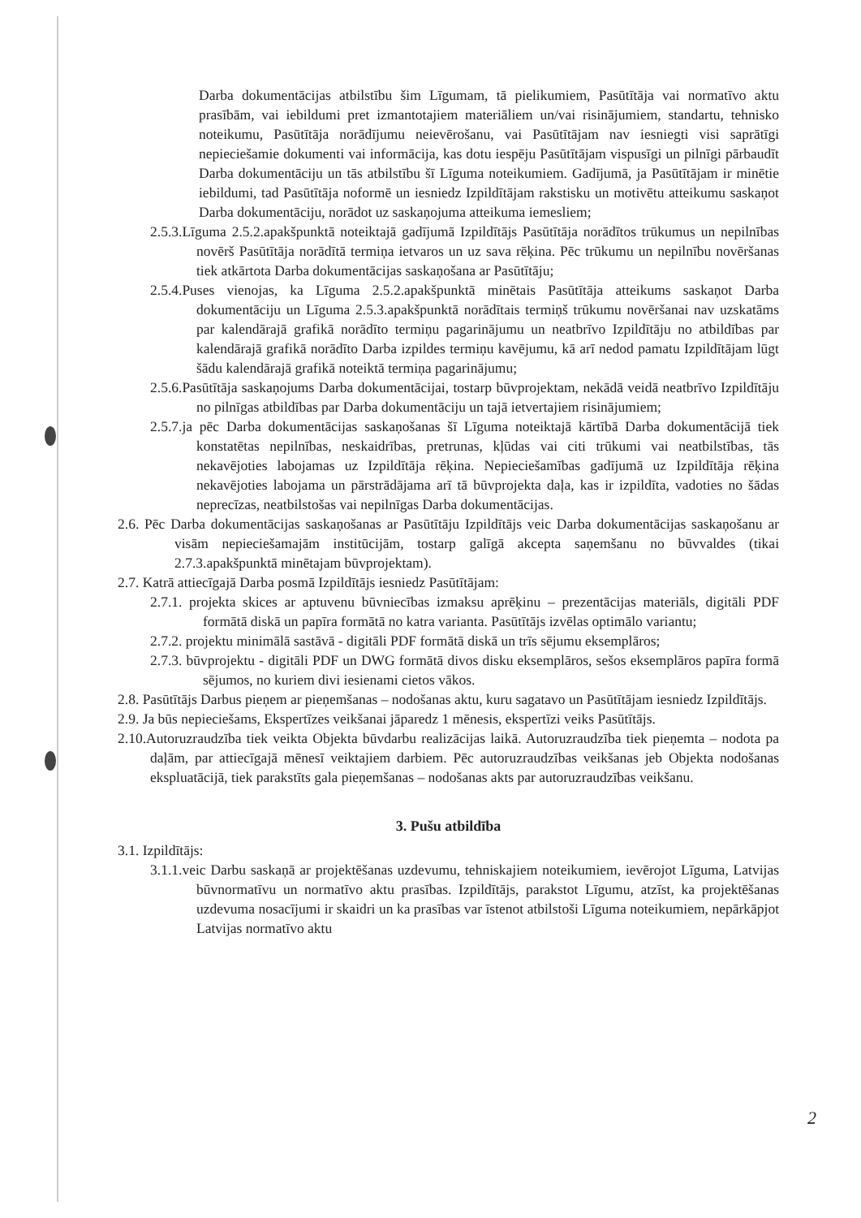Darba dokumentācijas atbilstību šim Līgumam, tā pielikumiem, Pasūtītāja vai normatīvo aktu prasībām, vai iebildumi pret izmantotajiem materiāliem un/vai risinājumiem, standartu, tehnisko noteikumu, Pasūtītāja norādījumu neievērošanu, vai Pasūtītājam nav iesniegti visi saprātīgi nepieciešamie dokumenti vai informācija, kas dotu iespēju Pasūtītājam vispusīgi un pilnīgi pārbaudīt Darba dokumentāciju un tās atbilstību šī Līguma noteikumiem. Gadījumā, ja Pasūtītājam ir minētie iebildumi, tad Pasūtītāja noformē un iesniedz Izpildītājam rakstisku un motivētu atteikumu saskaņot Darba dokumentāciju, norādot uz saskaņojuma atteikuma iemesliem;
2.5.3.Līguma 2.5.2.apakšpunktā noteiktajā gadījumā Izpildītājs Pasūtītāja norādītos trūkumus un nepilnības novērš Pasūtītāja norādītā termiņa ietvaros un uz sava rēķina. Pēc trūkumu un nepilnību novēršanas tiek atkārtota Darba dokumentācijas saskaņošana ar Pasūtītāju;
2.5.4.Puses vienojas, ka Līguma 2.5.2.apakšpunktā minētais Pasūtītāja atteikums saskaņot Darba dokumentāciju un Līguma 2.5.3.apakšpunktā norādītais termiņš trūkumu novēršanai nav uzskatāms par kalendārajā grafikā norādīto termiņu pagarinājumu un neatbrīvo Izpildītāju no atbildības par kalendārajā grafikā norādīto Darba izpildes termiņu kavējumu, kā arī nedod pamatu Izpildītājam lūgt šādu kalendārajā grafikā noteiktā termiņa pagarinājumu;
2.5.6.Pasūtītāja saskaņojums Darba dokumentācijai, tostarp būvprojektam, nekādā veidā neatbrīvo Izpildītāju no pilnīgas atbildības par Darba dokumentāciju un tajā ietvertajiem risinājumiem;
2.5.7.ja pēc Darba dokumentācijas saskaņošanas šī Līguma noteiktajā kārtībā Darba dokumentācijā tiek konstatētas nepilnības, neskaidrības, pretrunas, kļūdas vai citi trūkumi vai neatbilstības, tās nekavējoties labojamas uz Izpildītāja rēķina. Nepieciešamības gadījumā uz Izpildītāja rēķina nekavējoties labojama un pārstrādājama arī tā būvprojekta daļa, kas ir izpildīta, vadoties no šādas neprecīzas, neatbilstošas vai nepilnīgas Darba dokumentācijas.
2.6. Pēc Darba dokumentācijas saskaņošanas ar Pasūtītāju Izpildītājs veic Darba dokumentācijas saskaņošanu ar visām nepieciešamajām institūcijām, tostarp galīgā akcepta saņemšanu no būvvaldes (tikai 2.7.3.apakšpunktā minētajam būvprojektam).
2.7. Katrā attiecīgajā Darba posmā Izpildītājs iesniedz Pasūtītājam:
2.7.1. projekta skices ar aptuvenu būvniecības izmaksu aprēķinu – prezentācijas materiāls, digitāli PDF formātā diskā un papīra formātā no katra varianta. Pasūtītājs izvēlas optimālo variantu;
2.7.2. projektu minimālā sastāvā - digitāli PDF formātā diskā un trīs sējumu eksemplāros;
2.7.3. būvprojektu - digitāli PDF un DWG formātā divos disku eksemplāros, sešos eksemplāros papīra formā sējumos, no kuriem divi iesienami cietos vākos.
2.8. Pasūtītājs Darbus pieņem ar pieņemšanas – nodošanas aktu, kuru sagatavo un Pasūtītājam iesniedz Izpildītājs.
2.9. Ja būs nepieciešams, Ekspertīzes veikšanai jāparedz 1 mēnesis, ekspertīzi veiks Pasūtītājs.
2.10.Autoruzraudzība tiek veikta Objekta būvdarbu realizācijas laikā. Autoruzraudzība tiek pieņemta – nodota pa daļām, par attiecīgajā mēnesī veiktajiem darbiem. Pēc autoruzraudzības veikšanas jeb Objekta nodošanas ekspluatācijā, tiek parakstīts gala pieņemšanas – nodošanas akts par autoruzraudzības veikšanu.
3. Pušu atbildība
3.1. Izpildītājs:
3.1.1.veic Darbu saskaņā ar projektēšanas uzdevumu, tehniskajiem noteikumiem, ievērojot Līguma, Latvijas būvnormatīvu un normatīvo aktu prasības. Izpildītājs, parakstot Līgumu, atzīst, ka projektēšanas uzdevuma nosacījumi ir skaidri un ka prasības var īstenot atbilstoši Līguma noteikumiem, nepārkāpjot Latvijas normatīvo aktu
2